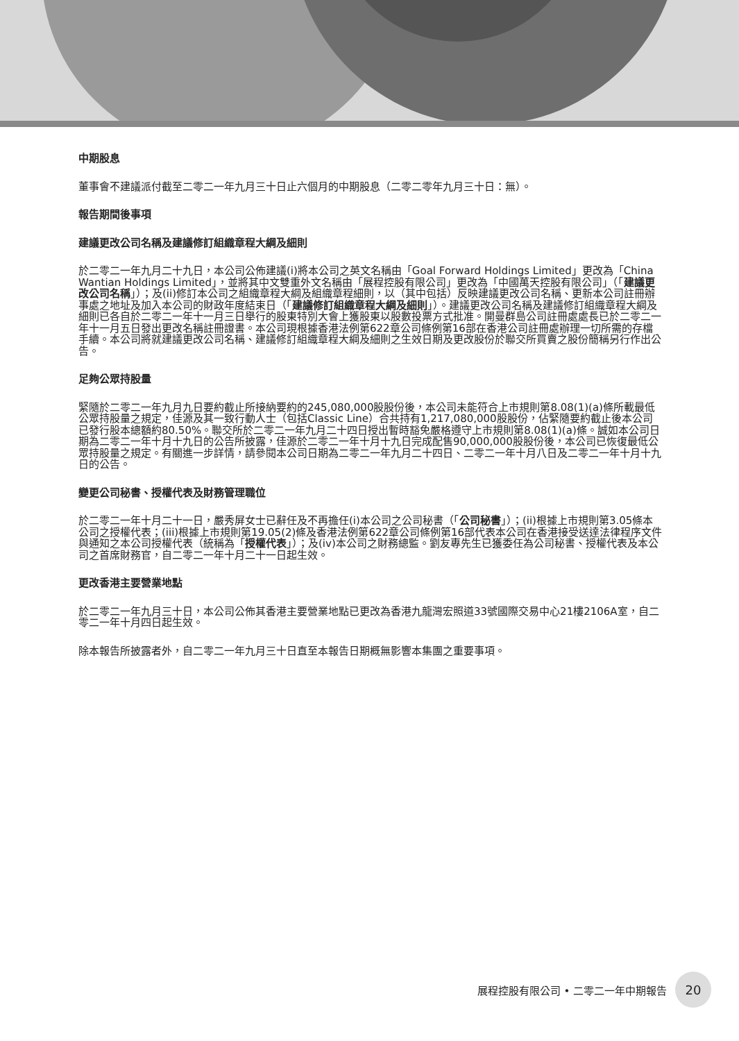中期股息
董事會不建議派付截至二零二一年九月三十日止六個月的中期股息（二零二零年九月三十日：無）。
報告期間後事項
建議更改公司名稱及建議修訂組織章程大綱及細則
於二零二一年九月二十九日，本公司公佈建議(i)將本公司之英文名稱由「Goal Forward Holdings Limited」更改為「China Wantian Holdings Limited」，並將其中文雙重外文名稱由「展程控股有限公司」更改為「中國萬天控股有限公司」（「建議更改公司名稱」）；及(ii)修訂本公司之組織章程大綱及組織章程細則，以（其中包括）反映建議更改公司名稱、更新本公司註冊辦事處之地址及加入本公司的財政年度結束日（「建議修訂組織章程大綱及細則」）。建議更改公司名稱及建議修訂組織章程大綱及細則已各自於二零二一年十一月三日舉行的股東特別大會上獲股東以股數投票方式批准。開曼群島公司註冊處處長已於二零二一年十一月五日發出更改名稱註冊證書。本公司現根據香港法例第622章公司條例第16部在香港公司註冊處辦理一切所需的存檔手續。本公司將就建議更改公司名稱、建議修訂組織章程大綱及細則之生效日期及更改股份於聯交所買賣之股份簡稱另行作出公告。
足夠公眾持股量
緊隨於二零二一年九月九日要約截止所接納要約的245,080,000股股份後，本公司未能符合上市規則第8.08(1)(a)條所載最低公眾持股量之規定，佳源及其一致行動人士（包括Classic Line）合共持有1,217,080,000股股份，佔緊隨要約截止後本公司已發行股本總額約80.50%。聯交所於二零二一年九月二十四日授出暫時豁免嚴格遵守上市規則第8.08(1)(a)條。誠如本公司日期為二零二一年十月十九日的公告所披露，佳源於二零二一年十月十九日完成配售90,000,000股股份後，本公司已恢復最低公眾持股量之規定。有關進一步詳情，請參閱本公司日期為二零二一年九月二十四日、二零二一年十月八日及二零二一年十月十九日的公告。
變更公司秘書、授權代表及財務管理職位
於二零二一年十月二十一日，嚴秀屏女士已辭任及不再擔任(i)本公司之公司秘書（「公司秘書」）；(ii)根據上市規則第3.05條本公司之授權代表；(iii)根據上市規則第19.05(2)條及香港法例第622章公司條例第16部代表本公司在香港接受送達法律程序文件與通知之本公司授權代表（統稱為「授權代表」）；及(iv)本公司之財務總監。劉友專先生已獲委任為公司秘書、授權代表及本公司之首席財務官，自二零二一年十月二十一日起生效。
更改香港主要營業地點
於二零二一年九月三十日，本公司公佈其香港主要營業地點已更改為香港九龍灣宏照道33號國際交易中心21樓2106A室，自二零二一年十月四日起生效。
除本報告所披露者外，自二零二一年九月三十日直至本報告日期概無影響本集團之重要事項。
展程控股有限公司 • 二零二一年中期報告 20